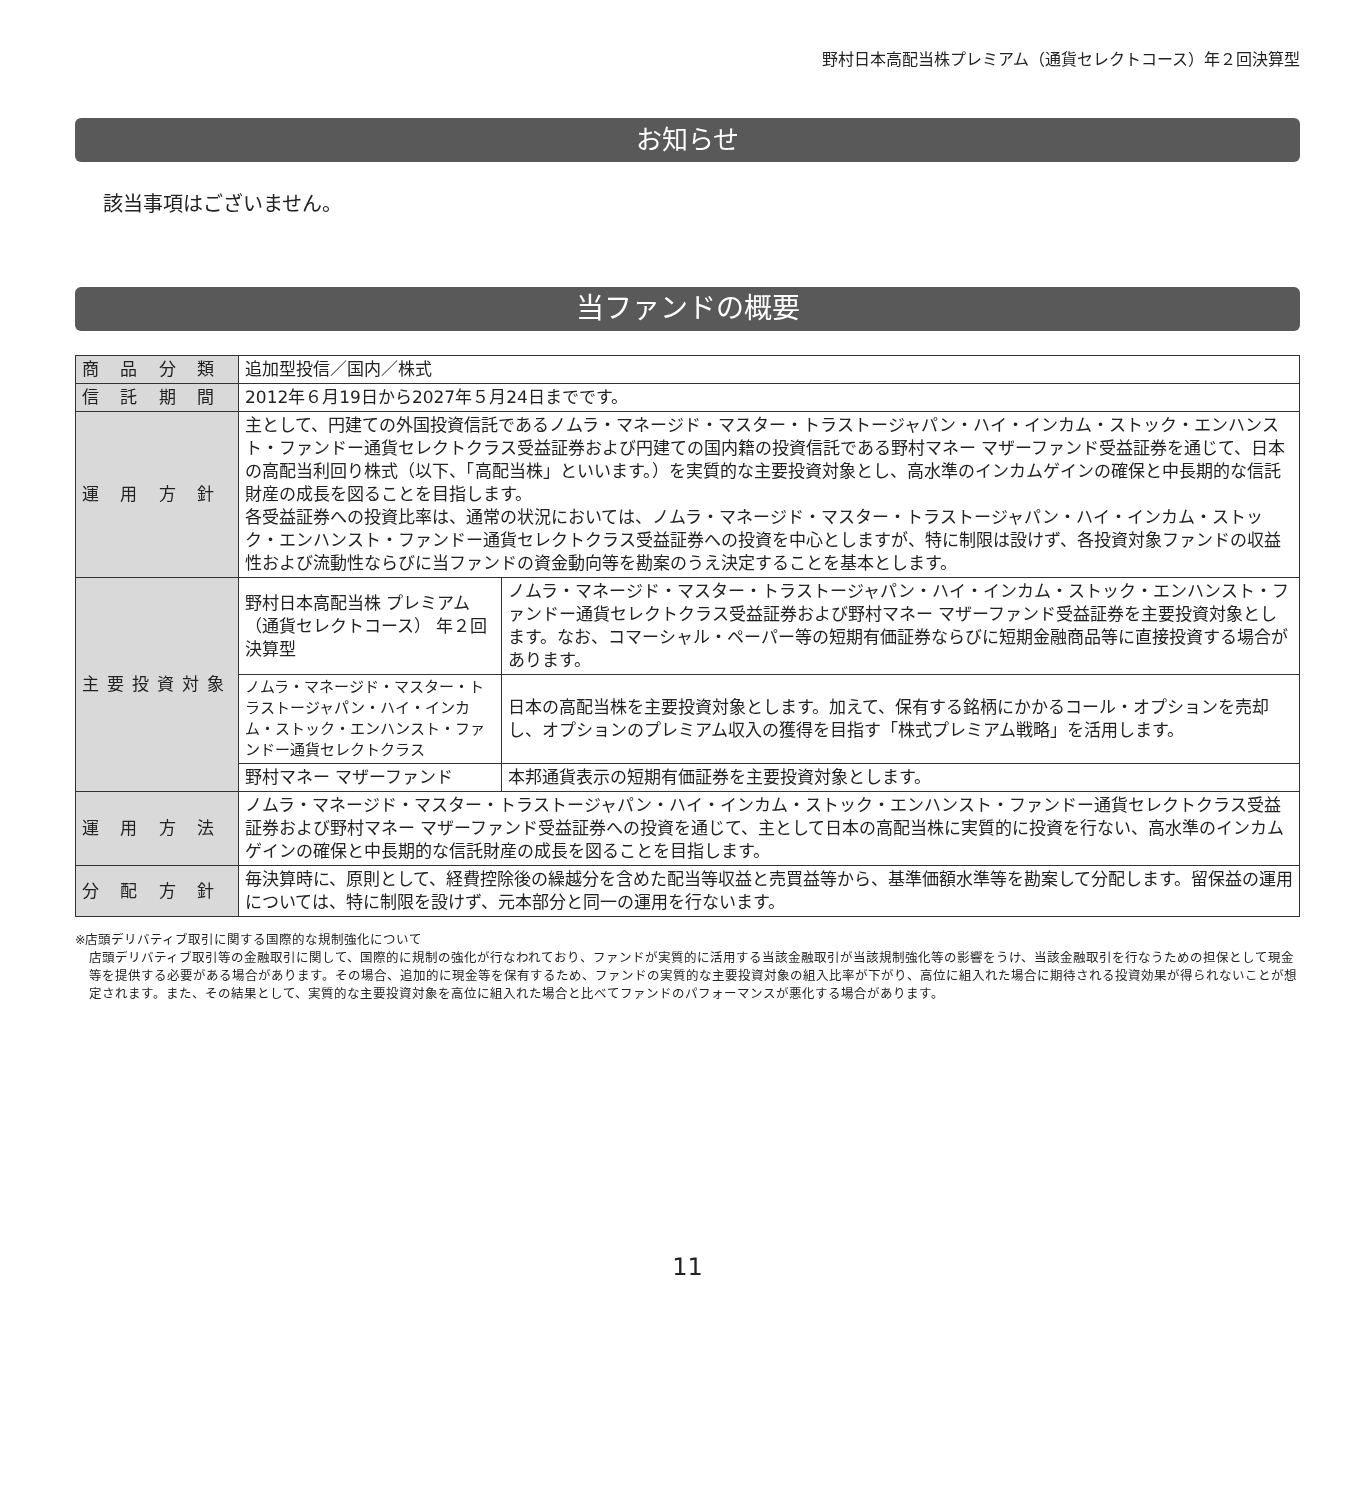野村日本高配当株プレミアム（通貨セレクトコース）年２回決算型
お知らせ
該当事項はございません。
当ファンドの概要
| 商 品 分 類 | 追加型投信／国内／株式 | |
| 信 託 期 間 | 2012年６月19日から2027年５月24日までです。 | |
| 運 用 方 針 | 主として、円建ての外国投資信託であるノムラ・マネージド・マスター・トラストージャパン・ハイ・インカム・ストック・エンハンスト・ファンドー通貨セレクトクラス受益証券および円建ての国内籍の投資信託である野村マネー マザーファンド受益証券を通じて、日本の高配当利回り株式（以下、「高配当株」といいます。）を実質的な主要投資対象とし、高水準のインカムゲインの確保と中長期的な信託財産の成長を図ることを目指します。 各受益証券への投資比率は、通常の状況においては、ノムラ・マネージド・マスター・トラストージャパン・ハイ・インカム・ストック・エンハンスト・ファンドー通貨セレクトクラス受益証券への投資を中心としますが、特に制限は設けず、各投資対象ファンドの収益性および流動性ならびに当ファンドの資金動向等を勘案のうえ決定することを基本とします。 | |
| 主要投資対象 | 野村日本高配当株 プレミアム （通貨セレクトコース） 年２回決算型 | ノムラ・マネージド・マスター・トラストージャパン・ハイ・インカム・ストック・エンハンスト・ファンドー通貨セレクトクラス受益証券および野村マネー マザーファンド受益証券を主要投資対象とします。なお、コマーシャル・ペーパー等の短期有価証券ならびに短期金融商品等に直接投資する場合があります。 |
| | ノムラ・マネージド・マスター・トラストージャパン・ハイ・インカム・ストック・エンハンスト・ファンドー通貨セレクトクラス | 日本の高配当株を主要投資対象とします。加えて、保有する銘柄にかかるコール・オプションを売却し、オプションのプレミアム収入の獲得を目指す「株式プレミアム戦略」を活用します。 |
| | 野村マネー マザーファンド | 本邦通貨表示の短期有価証券を主要投資対象とします。 |
| 運 用 方 法 | ノムラ・マネージド・マスター・トラストージャパン・ハイ・インカム・ストック・エンハンスト・ファンドー通貨セレクトクラス受益証券および野村マネー マザーファンド受益証券への投資を通じて、主として日本の高配当株に実質的に投資を行ない、高水準のインカムゲインの確保と中長期的な信託財産の成長を図ることを目指します。 | |
| 分 配 方 針 | 毎決算時に、原則として、経費控除後の繰越分を含めた配当等収益と売買益等から、基準価額水準等を勘案して分配します。留保益の運用については、特に制限を設けず、元本部分と同一の運用を行ないます。 | |
※店頭デリバティブ取引に関する国際的な規制強化について
店頭デリバティブ取引等の金融取引に関して、国際的に規制の強化が行なわれており、ファンドが実質的に活用する当該金融取引が当該規制強化等の影響をうけ、当該金融取引を行なうための担保として現金等を提供する必要がある場合があります。その場合、追加的に現金等を保有するため、ファンドの実質的な主要投資対象の組入比率が下がり、高位に組入れた場合に期待される投資効果が得られないことが想定されます。また、その結果として、実質的な主要投資対象を高位に組入れた場合と比べてファンドのパフォーマンスが悪化する場合があります。
11